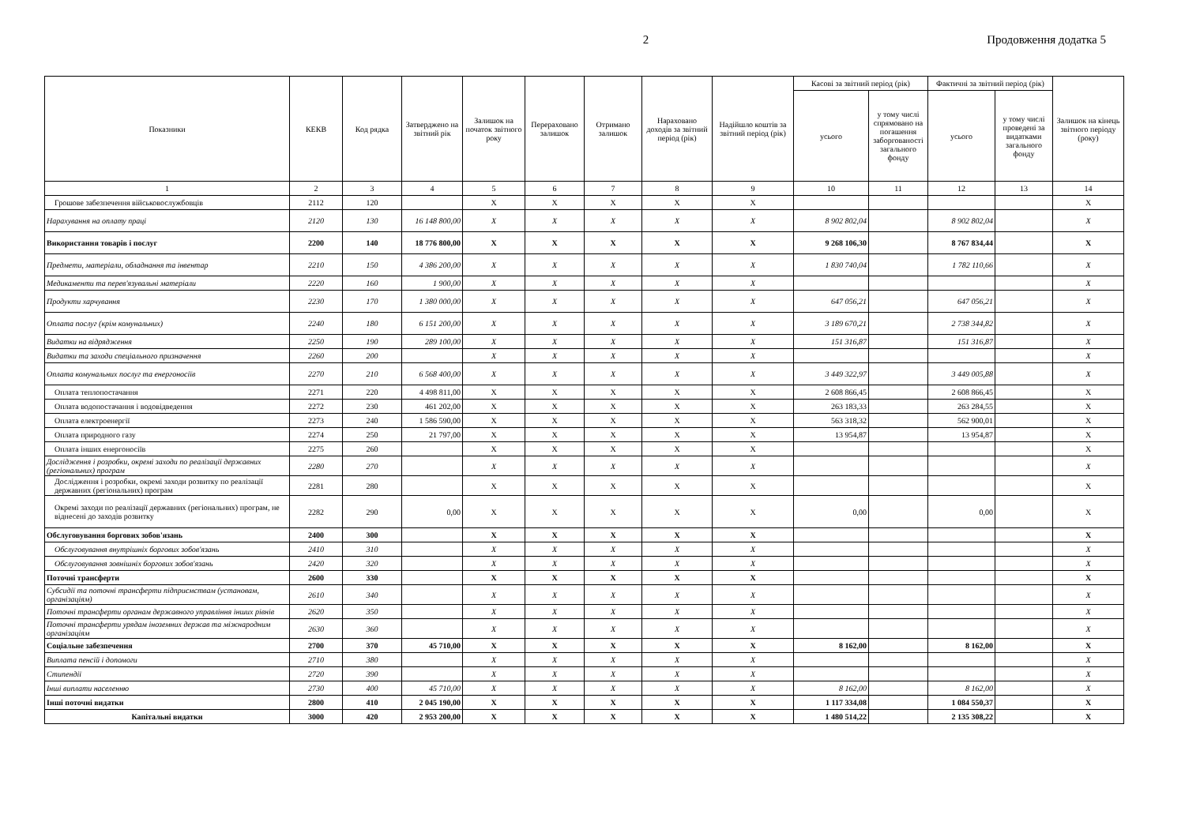2 Продовження додатка 5
| Показники | КЕКВ | Код рядка | Затверджено на звітний рік | Залишок на початок звітного року | Перераховано залишок | Отримано залишок | Нараховано доходів за звітний період (рік) | Надійшло коштів за звітний період (рік) | Касові за звітний період (рік) | | Фактичні за звітний період (рік) | | Залишок на кінець звітного періоду (року) |
| --- | --- | --- | --- | --- | --- | --- | --- | --- | --- | --- | --- | --- | --- |
| | | | | | | | | | усього | у тому числі спрямовано на погашення заборгованості загального фонду | усього | у тому числі проведені за видатками загального фонду | |
| 1 | 2 | 3 | 4 | 5 | 6 | 7 | 8 | 9 | 10 | 11 | 12 | 13 | 14 |
| Грошове забезпечення військовослужбовців | 2112 | 120 | | X | X | X | X | X | | | | | X |
| Нарахування на оплату праці | 2120 | 130 | 16 148 800,00 | X | X | X | X | X | 8 902 802,04 | | 8 902 802,04 | | X |
| Використання товарів і послуг | 2200 | 140 | 18 776 800,00 | X | X | X | X | X | 9 268 106,30 | | 8 767 834,44 | | X |
| Предмети, матеріали, обладнання та інвентар | 2210 | 150 | 4 386 200,00 | X | X | X | X | X | 1 830 740,04 | | 1 782 110,66 | | X |
| Медикаменти та перев'язувальні матеріали | 2220 | 160 | 1 900,00 | X | X | X | X | X | | | | | X |
| Продукти харчування | 2230 | 170 | 1 380 000,00 | X | X | X | X | X | 647 056,21 | | 647 056,21 | | X |
| Оплата послуг (крім комунальних) | 2240 | 180 | 6 151 200,00 | X | X | X | X | X | 3 189 670,21 | | 2 738 344,82 | | X |
| Видатки на відрядження | 2250 | 190 | 289 100,00 | X | X | X | X | X | 151 316,87 | | 151 316,87 | | X |
| Видатки та заходи спеціального призначення | 2260 | 200 | | X | X | X | X | X | | | | | X |
| Оплата комунальних послуг та енергоносіїв | 2270 | 210 | 6 568 400,00 | X | X | X | X | X | 3 449 322,97 | | 3 449 005,88 | | X |
| Оплата теплопостачання | 2271 | 220 | 4 498 811,00 | X | X | X | X | X | 2 608 866,45 | | 2 608 866,45 | | X |
| Оплата водопостачання і водовідведення | 2272 | 230 | 461 202,00 | X | X | X | X | X | 263 183,33 | | 263 284,55 | | X |
| Оплата електроенергії | 2273 | 240 | 1 586 590,00 | X | X | X | X | X | 563 318,32 | | 562 900,01 | | X |
| Оплата природного газу | 2274 | 250 | 21 797,00 | X | X | X | X | X | 13 954,87 | | 13 954,87 | | X |
| Оплата інших енергоносіїв | 2275 | 260 | | X | X | X | X | X | | | | | X |
| Дослідження і розробки, окремі заходи по реалізації державних (регіональних) програм | 2280 | 270 | | X | X | X | X | X | | | | | X |
| Дослідження і розробки, окремі заходи розвитку по реалізації державних (регіональних) програм | 2281 | 280 | | X | X | X | X | X | | | | | X |
| Окремі заходи по реалізації державних (регіональних) програм, не віднесені до заходів розвитку | 2282 | 290 | 0,00 | X | X | X | X | X | 0,00 | | 0,00 | | X |
| Обслуговування боргових зобов'язань | 2400 | 300 | | X | X | X | X | X | | | | | X |
| Обслуговування внутрішніх боргових зобов'язань | 2410 | 310 | | X | X | X | X | X | | | | | X |
| Обслуговування зовнішніх боргових зобов'язань | 2420 | 320 | | X | X | X | X | X | | | | | X |
| Поточні трансферти | 2600 | 330 | | X | X | X | X | X | | | | | X |
| Субсидії та поточні трансферти підприємствам (установам, організаціям) | 2610 | 340 | | X | X | X | X | X | | | | | X |
| Поточні трансферти органам державного управління інших рівнів | 2620 | 350 | | X | X | X | X | X | | | | | X |
| Поточні трансферти урядам іноземних держав та міжнародним організаціям | 2630 | 360 | | X | X | X | X | X | | | | | X |
| Соціальне забезпечення | 2700 | 370 | 45 710,00 | X | X | X | X | X | 8 162,00 | | 8 162,00 | | X |
| Виплата пенсій і допомоги | 2710 | 380 | | X | X | X | X | X | | | | | X |
| Стипендії | 2720 | 390 | | X | X | X | X | X | | | | | X |
| Інші виплати населенню | 2730 | 400 | 45 710,00 | X | X | X | X | X | 8 162,00 | | 8 162,00 | | X |
| Інші поточні видатки | 2800 | 410 | 2 045 190,00 | X | X | X | X | X | 1 117 334,08 | | 1 084 550,37 | | X |
| Капітальні видатки | 3000 | 420 | 2 953 200,00 | X | X | X | X | X | 1 480 514,22 | | 2 135 308,22 | | X |